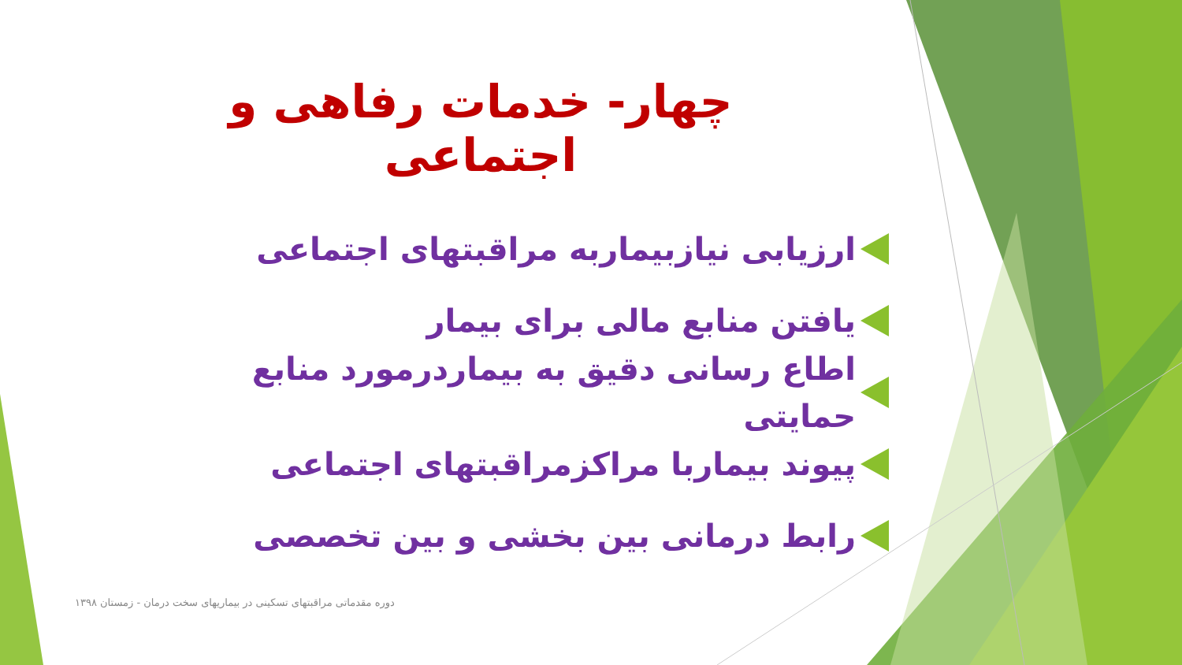چهار- خدمات رفاهی و اجتماعی
ارزیابی نیازبیماربه مراقبتهای اجتماعی
یافتن منابع مالی برای بیمار
اطاع رسانی دقیق به بیماردرمورد منابع حمایتی
پیوند بیماربا مراکزمراقبتهای اجتماعی
رابط درمانی بین بخشی و بین تخصصی
دوره مقدماتی مراقبتهای تسکینی در بیماریهای سخت درمان - زمستان ۱۳۹۸